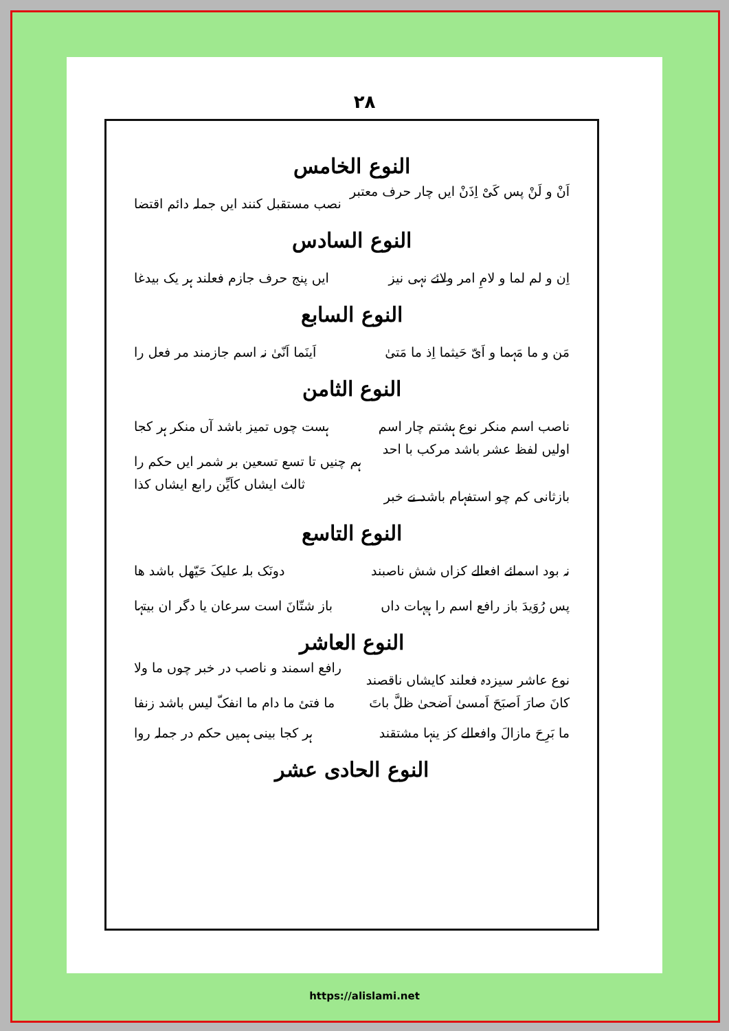۲۸
النوع الخامس
اَنْ و لَنْ پس کَیْ اِذَنْ ایں چار حرف معتبر نصب مستقبل کنند ایں جملہ دائم اقتضا
النوع السادس
اِن و لم لما و لامِ امر ولائے نہی نیز ایں پنج حرف جازم فعلند ہر یک بیدغا
النوع السابع
مَن و ما مَہما و اَیّ حَیثما اِذ ما مَتیٰ اَینَما اَنّیٰ نہ اسم جازمند مر فعل را
النوع الثامن
ناصب اسم منکر نوع ہشتم چار اسم ہست چوں تمیز باشد آں منکر ہر کجا
اولیں لفظ عشر باشد مرکب با احد ہم چنیں تا تسع تسعین بر شمر ایں حکم را
بازثانی کم چو استفہام باشد نے خبر ثالث ایشاں کاَیِّن رابع ایشاں کذا
النوع التاسع
نہ بود اسمائے افعالے کزاں شش ناصبند دونَک بلہ علیکَ حَیّھل باشد ھا
پس رُوَیدَ باز رافع اسم را ہیہات داں باز شتّانَ است سرعان یا دگر ان بیتہا
النوع العاشر
نوع عاشر سیزدہ فعلند کایشاں ناقصند رافع اسمند و ناصب در خبر چوں ما ولا
کانَ صارَ اَصبَحَ اَمسیٰ اَضحیٰ ظلَّ باتَ ما فتیٔ ما دام ما انفکّ لیس باشد زنفا
ما بَرِحَ مازالَ وافعالے کز ینہا مشتقند ہر کجا بینی ہمیں حکم در جملہ روا
النوع الحادی عشر
https://alislami.net